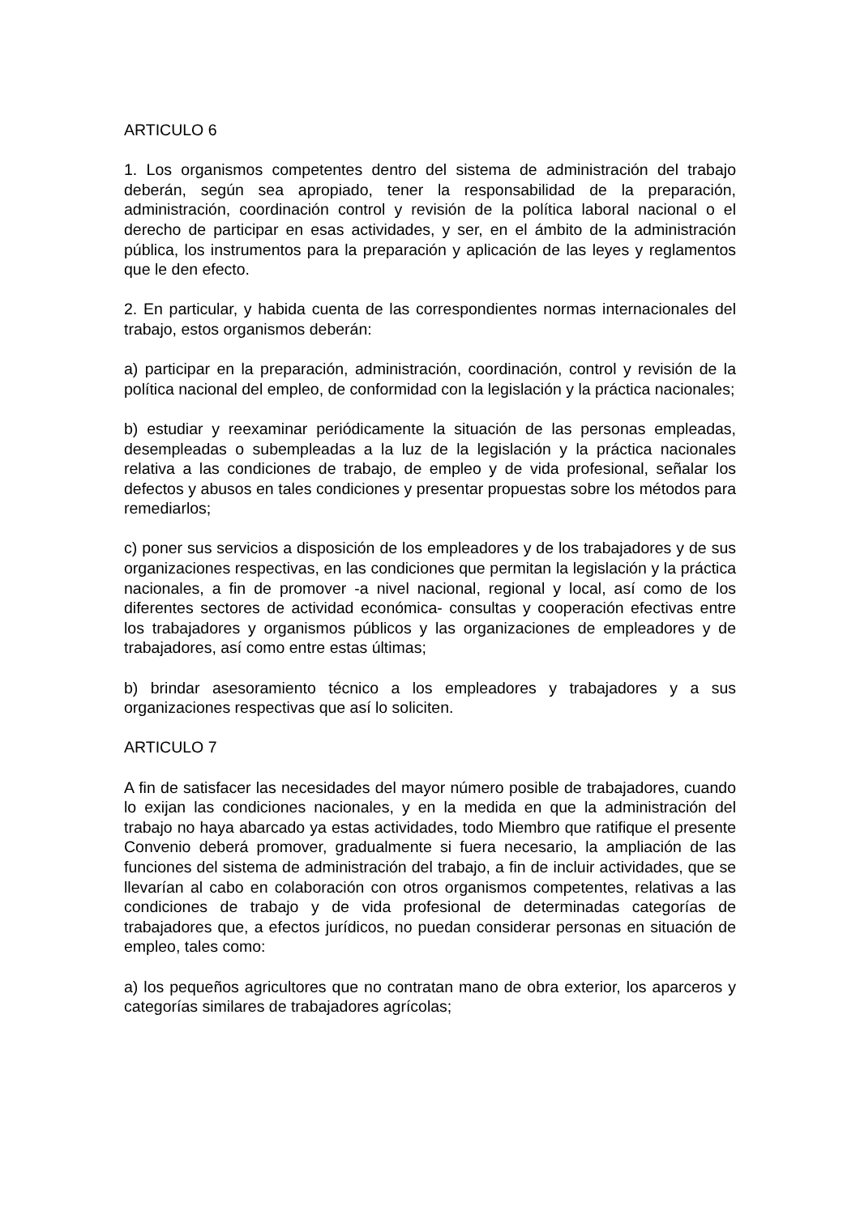ARTICULO 6
1. Los organismos competentes dentro del sistema de administración del trabajo deberán, según sea apropiado, tener la responsabilidad de la preparación, administración, coordinación control y revisión de la política laboral nacional o el derecho de participar en esas actividades, y ser, en el ámbito de la administración pública, los instrumentos para la preparación y aplicación de las leyes y reglamentos que le den efecto.
2. En particular, y habida cuenta de las correspondientes normas internacionales del trabajo, estos organismos deberán:
a) participar en la preparación, administración, coordinación, control y revisión de la política nacional del empleo, de conformidad con la legislación y la práctica nacionales;
b) estudiar y reexaminar periódicamente la situación de las personas empleadas, desempleadas o subempleadas a la luz de la legislación y la práctica nacionales relativa a las condiciones de trabajo, de empleo y de vida profesional, señalar los defectos y abusos en tales condiciones y presentar propuestas sobre los métodos para remediarlos;
c) poner sus servicios a disposición de los empleadores y de los trabajadores y de sus organizaciones respectivas, en las condiciones que permitan la legislación y la práctica nacionales, a fin de promover -a nivel nacional, regional y local, así como de los diferentes sectores de actividad económica- consultas y cooperación efectivas entre los trabajadores y organismos públicos y las organizaciones de empleadores y de trabajadores, así como entre estas últimas;
b) brindar asesoramiento técnico a los empleadores y trabajadores y a sus organizaciones respectivas que así lo soliciten.
ARTICULO 7
A fin de satisfacer las necesidades del mayor número posible de trabajadores, cuando lo exijan las condiciones nacionales, y en la medida en que la administración del trabajo no haya abarcado ya estas actividades, todo Miembro que ratifique el presente Convenio deberá promover, gradualmente si fuera necesario, la ampliación de las funciones del sistema de administración del trabajo, a fin de incluir actividades, que se llevarían al cabo en colaboración con otros organismos competentes, relativas a las condiciones de trabajo y de vida profesional de determinadas categorías de trabajadores que, a efectos jurídicos, no puedan considerar personas en situación de empleo, tales como:
a) los pequeños agricultores que no contratan mano de obra exterior, los aparceros y categorías similares de trabajadores agrícolas;